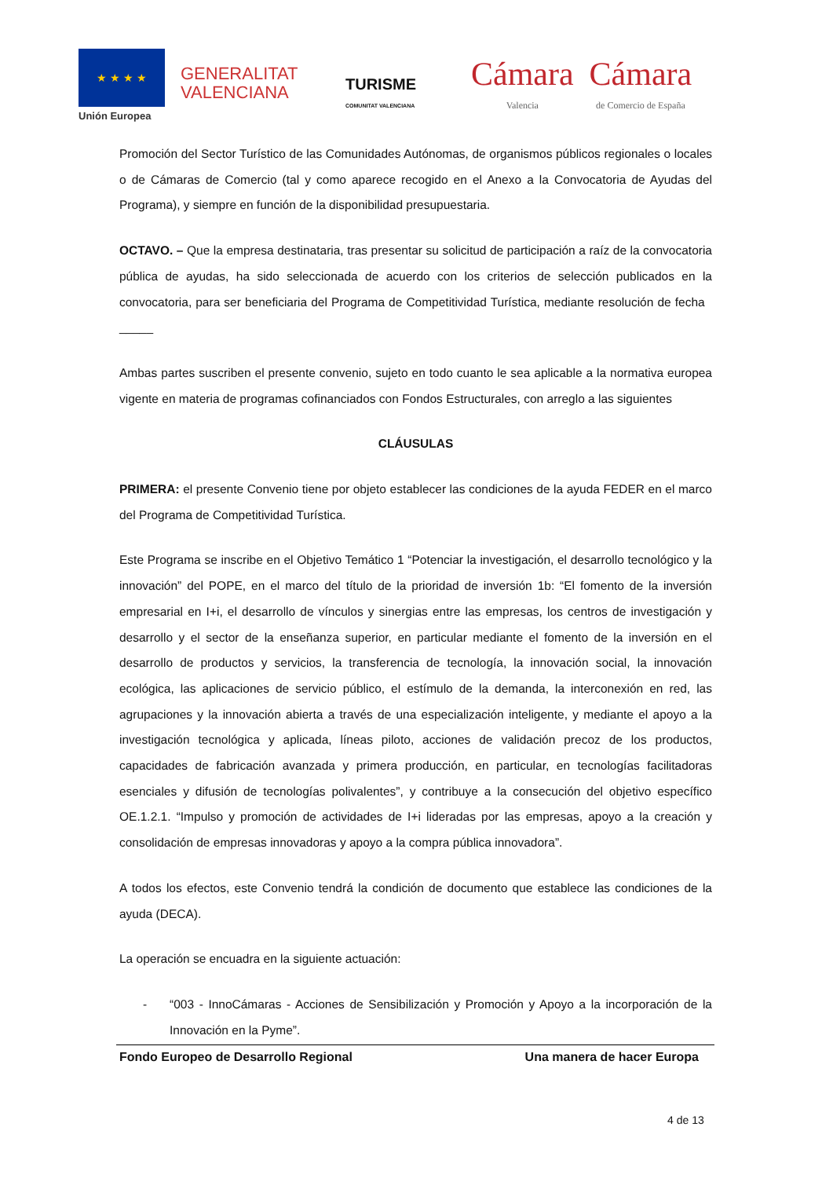★ ★ ★ ★
Unión Europea
GENERALITAT
VALENCIANA
TURISME
COMUNITAT VALENCIANA
Cámara
Valencia
Cámara
de Comercio de España
Promoción del Sector Turístico de las Comunidades Autónomas, de organismos públicos regionales o locales o de Cámaras de Comercio (tal y como aparece recogido en el Anexo a la Convocatoria de Ayudas del Programa), y siempre en función de la disponibilidad presupuestaria.
OCTAVO. – Que la empresa destinataria, tras presentar su solicitud de participación a raíz de la convocatoria pública de ayudas, ha sido seleccionada de acuerdo con los criterios de selección publicados en la convocatoria, para ser beneficiaria del Programa de Competitividad Turística, mediante resolución de fecha _____
Ambas partes suscriben el presente convenio, sujeto en todo cuanto le sea aplicable a la normativa europea vigente en materia de programas cofinanciados con Fondos Estructurales, con arreglo a las siguientes
CLÁUSULAS
PRIMERA: el presente Convenio tiene por objeto establecer las condiciones de la ayuda FEDER en el marco del Programa de Competitividad Turística.
Este Programa se inscribe en el Objetivo Temático 1 “Potenciar la investigación, el desarrollo tecnológico y la innovación” del POPE, en el marco del título de la prioridad de inversión 1b: “El fomento de la inversión empresarial en I+i, el desarrollo de vínculos y sinergias entre las empresas, los centros de investigación y desarrollo y el sector de la enseñanza superior, en particular mediante el fomento de la inversión en el desarrollo de productos y servicios, la transferencia de tecnología, la innovación social, la innovación ecológica, las aplicaciones de servicio público, el estímulo de la demanda, la interconexión en red, las agrupaciones y la innovación abierta a través de una especialización inteligente, y mediante el apoyo a la investigación tecnológica y aplicada, líneas piloto, acciones de validación precoz de los productos, capacidades de fabricación avanzada y primera producción, en particular, en tecnologías facilitadoras esenciales y difusión de tecnologías polivalentes”, y contribuye a la consecución del objetivo específico OE.1.2.1. “Impulso y promoción de actividades de I+i lideradas por las empresas, apoyo a la creación y consolidación de empresas innovadoras y apoyo a la compra pública innovadora”.
A todos los efectos, este Convenio tendrá la condición de documento que establece las condiciones de la ayuda (DECA).
La operación se encuadra en la siguiente actuación:
- “003 - InnoCámaras - Acciones de Sensibilización y Promoción y Apoyo a la incorporación de la Innovación en la Pyme”.
Fondo Europeo de Desarrollo Regional Una manera de hacer Europa
4 de 13